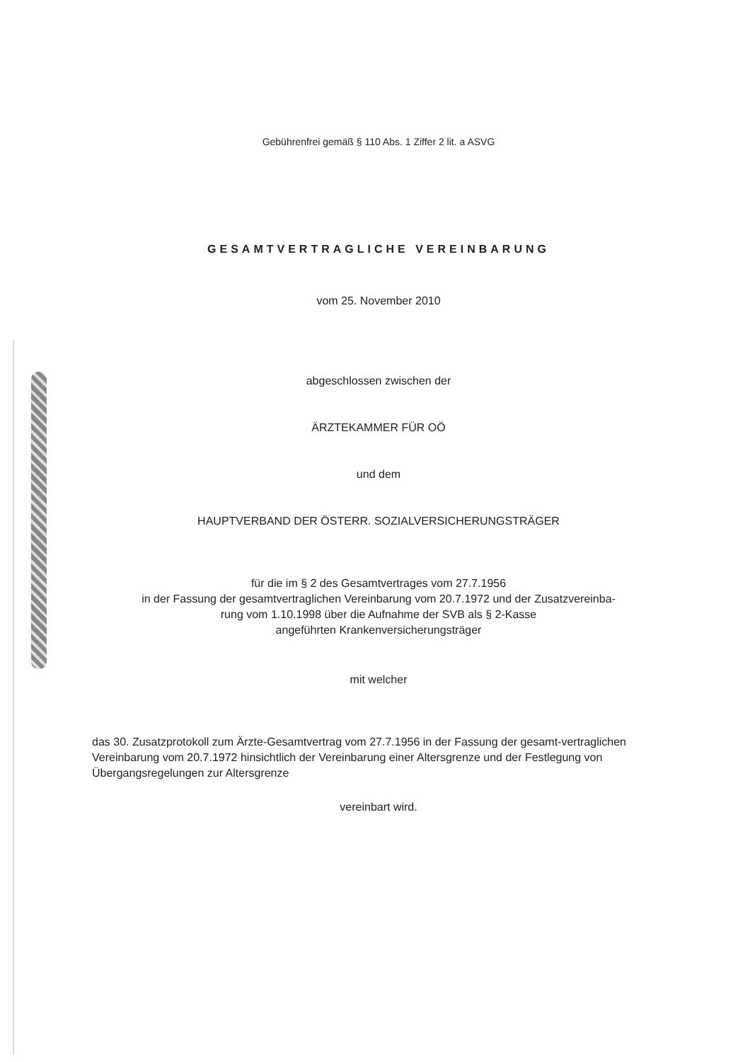Gebührenfrei gemäß § 110 Abs. 1 Ziffer 2 lit. a ASVG
GESAMTVERTRAGLICHE VEREINBARUNG
vom 25. November 2010
abgeschlossen zwischen der
ÄRZTEKAMMER FÜR OÖ
und dem
HAUPTVERBAND DER ÖSTERR. SOZIALVERSICHERUNGSTRÄGER
für die im § 2 des Gesamtvertrages vom 27.7.1956
in der Fassung der gesamtvertraglichen Vereinbarung vom 20.7.1972 und der Zusatzvereinba-
rung vom 1.10.1998 über die Aufnahme der SVB als § 2-Kasse
angeführten Krankenversicherungsträger
mit welcher
das 30. Zusatzprotokoll zum Ärzte-Gesamtvertrag vom 27.7.1956 in der Fassung der gesamt-vertraglichen Vereinbarung vom 20.7.1972 hinsichtlich der Vereinbarung einer Altersgrenze und der Festlegung von Übergangsregelungen zur Altersgrenze
vereinbart wird.